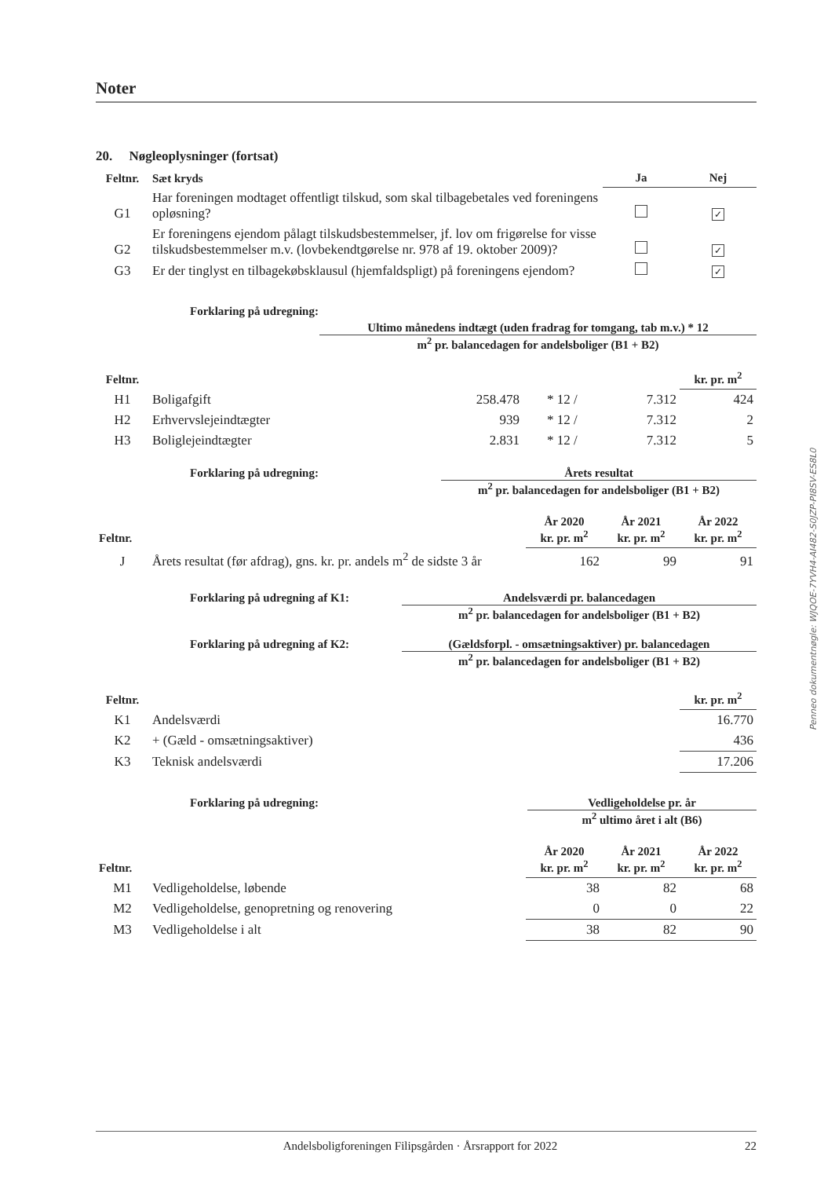Noter
20. Nøgleoplysninger (fortsat)
| Feltnr. | Sæt kryds | Ja | Nej |
| --- | --- | --- | --- |
| G1 | Har foreningen modtaget offentligt tilskud, som skal tilbagebetales ved foreningens opløsning? | | ✓ |
| G2 | Er foreningens ejendom pålagt tilskudsbestemmelser, jf. lov om frigørelse for visse tilskudsbestemmelser m.v. (lovbekendtgørelse nr. 978 af 19. oktober 2009)? | | ✓ |
| G3 | Er der tinglyst en tilbagekøbsklausul (hjemfaldspligt) på foreningens ejendom? | | ✓ |
Forklaring på udregning:
Ultimo månedens indtægt (uden fradrag for tomgang, tab m.v.) * 12
m<sup>2</sup> pr. balancedagen for andelsboliger (B1 + B2)
| Feltnr. | | | | | kr. pr. m<sup>2</sup> |
| H1 | Boligafgift | 258.478 | * 12 / | 7.312 | 424 |
| H2 | Erhvervslejeindtægter | 939 | * 12 / | 7.312 | 2 |
| H3 | Boliglejeindtægter | 2.831 | * 12 / | 7.312 | 5 |
Forklaring på udregning: Årets resultat
m<sup>2</sup> pr. balancedagen for andelsboliger (B1 + B2)
| Feltnr. | | År 2020 kr. pr. m<sup>2</sup> | År 2021 kr. pr. m<sup>2</sup> | År 2022 kr. pr. m<sup>2</sup> |
| J | Årets resultat (før afdrag), gns. kr. pr. andels m<sup>2</sup> de sidste 3 år | 162 | 99 | 91 |
Forklaring på udregning af K1: Andelsværdi pr. balancedagen
m<sup>2</sup> pr. balancedagen for andelsboliger (B1 + B2)
Forklaring på udregning af K2: (Gældsforpl. - omsætningsaktiver) pr. balancedagen
m<sup>2</sup> pr. balancedagen for andelsboliger (B1 + B2)
| Feltnr. | | kr. pr. m<sup>2</sup> |
| K1 | Andelsværdi | 16.770 |
| K2 | + (Gæld - omsætningsaktiver) | 436 |
| K3 | Teknisk andelsværdi | 17.206 |
Forklaring på udregning: Vedligeholdelse pr. år
m<sup>2</sup> ultimo året i alt (B6)
| Feltnr. | | År 2020 kr. pr. m<sup>2</sup> | År 2021 kr. pr. m<sup>2</sup> | År 2022 kr. pr. m<sup>2</sup> |
| M1 | Vedligeholdelse, løbende | 38 | 82 | 68 |
| M2 | Vedligeholdelse, genopretning og renovering | 0 | 0 | 22 |
| M3 | Vedligeholdelse i alt | 38 | 82 | 90 |
Andelsboligforeningen Filipsgården · Årsrapport for 2022 22
Penneo dokumentnøgle: WJQOE-7YVH4-AI482-S0JZP-PI8SV-ES8L0